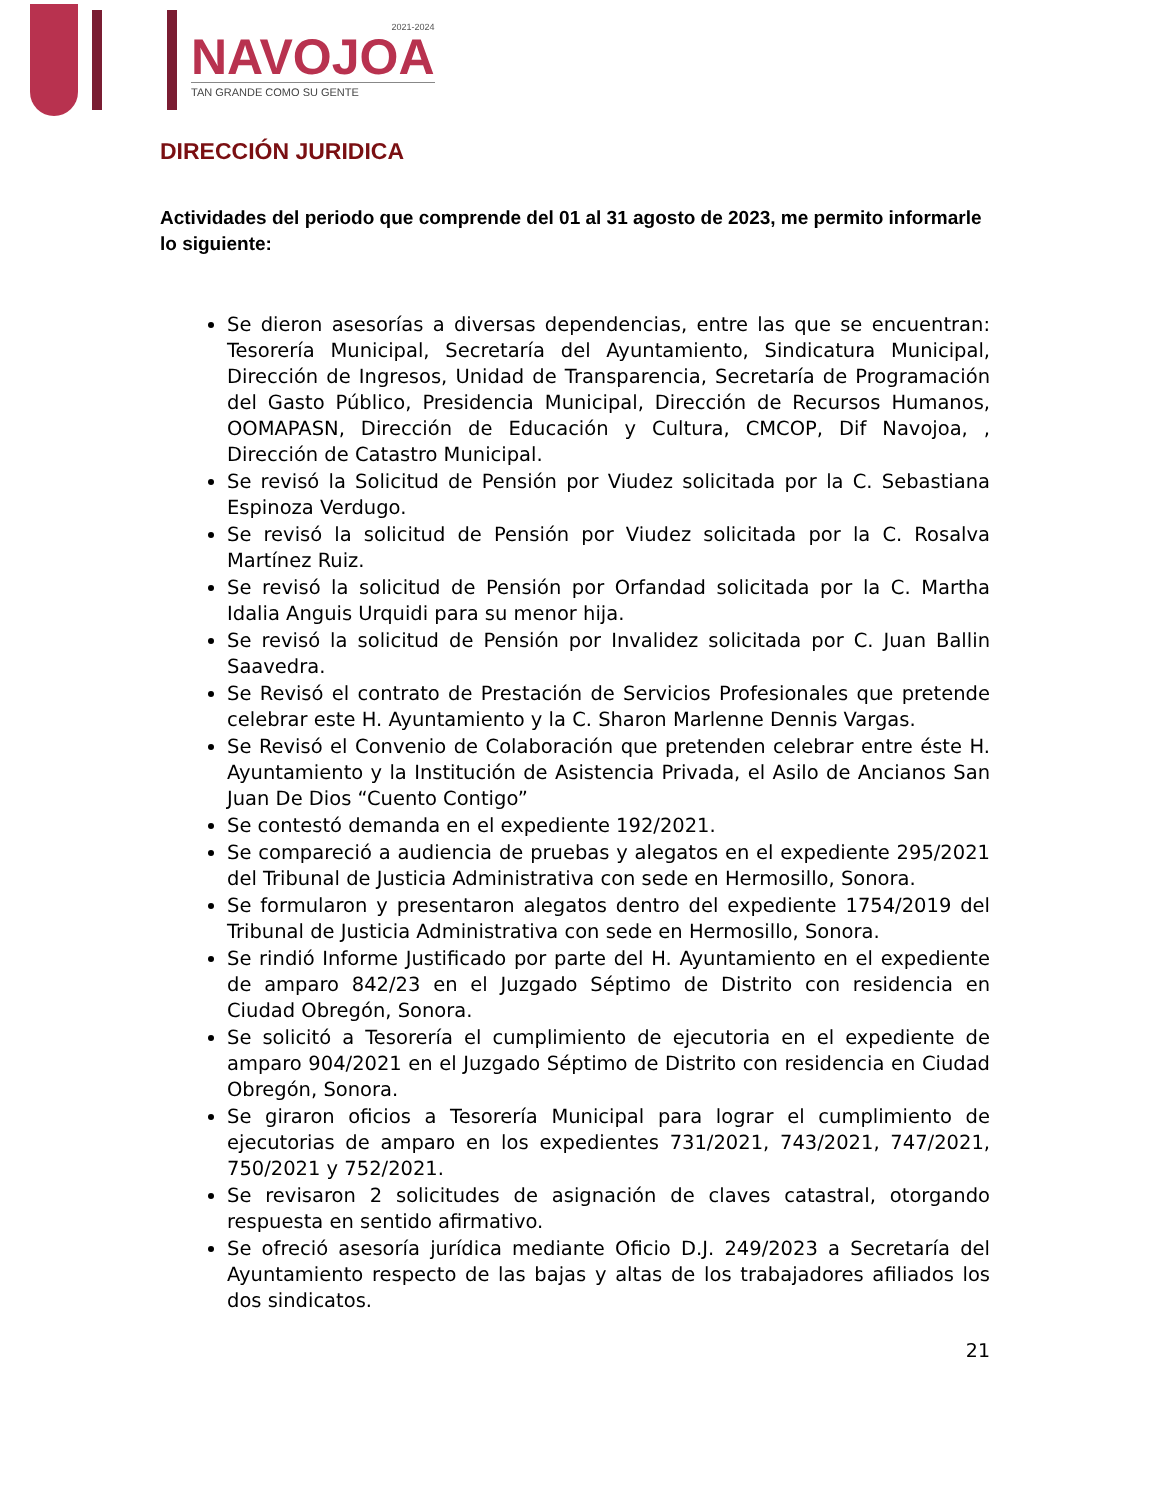2021-2024
NAVOJOA
TAN GRANDE COMO SU GENTE
DIRECCIÓN JURIDICA
Actividades del periodo que comprende del 01 al 31 agosto de 2023, me permito informarle lo siguiente:
Se dieron asesorías a diversas dependencias, entre las que se encuentran: Tesorería Municipal, Secretaría del Ayuntamiento, Sindicatura Municipal, Dirección de Ingresos, Unidad de Transparencia, Secretaría de Programación del Gasto Público, Presidencia Municipal, Dirección de Recursos Humanos, OOMAPASN, Dirección de Educación y Cultura, CMCOP, Dif Navojoa, , Dirección de Catastro Municipal.
Se revisó la Solicitud de Pensión por Viudez solicitada por la C. Sebastiana Espinoza Verdugo.
Se revisó la solicitud de Pensión por Viudez solicitada por la C. Rosalva Martínez Ruiz.
Se revisó la solicitud de Pensión por Orfandad solicitada por la C. Martha Idalia Anguis Urquidi para su menor hija.
Se revisó la solicitud de Pensión por Invalidez solicitada por C. Juan Ballin Saavedra.
Se Revisó el contrato de Prestación de Servicios Profesionales que pretende celebrar este H. Ayuntamiento y la C. Sharon Marlenne Dennis Vargas.
Se Revisó el Convenio de Colaboración que pretenden celebrar entre éste H. Ayuntamiento y la Institución de Asistencia Privada, el Asilo de Ancianos San Juan De Dios “Cuento Contigo”
Se contestó demanda en el expediente 192/2021.
Se compareció a audiencia de pruebas y alegatos en el expediente 295/2021 del Tribunal de Justicia Administrativa con sede en Hermosillo, Sonora.
Se formularon y presentaron alegatos dentro del expediente 1754/2019 del Tribunal de Justicia Administrativa con sede en Hermosillo, Sonora.
Se rindió Informe Justificado por parte del H. Ayuntamiento en el expediente de amparo 842/23 en el Juzgado Séptimo de Distrito con residencia en Ciudad Obregón, Sonora.
Se solicitó a Tesorería el cumplimiento de ejecutoria en el expediente de amparo 904/2021 en el Juzgado Séptimo de Distrito con residencia en Ciudad Obregón, Sonora.
Se giraron oficios a Tesorería Municipal para lograr el cumplimiento de ejecutorias de amparo en los expedientes 731/2021, 743/2021, 747/2021, 750/2021 y 752/2021.
Se revisaron 2 solicitudes de asignación de claves catastral, otorgando respuesta en sentido afirmativo.
Se ofreció asesoría jurídica mediante Oficio D.J. 249/2023 a Secretaría del Ayuntamiento respecto de las bajas y altas de los trabajadores afiliados los dos sindicatos.
21